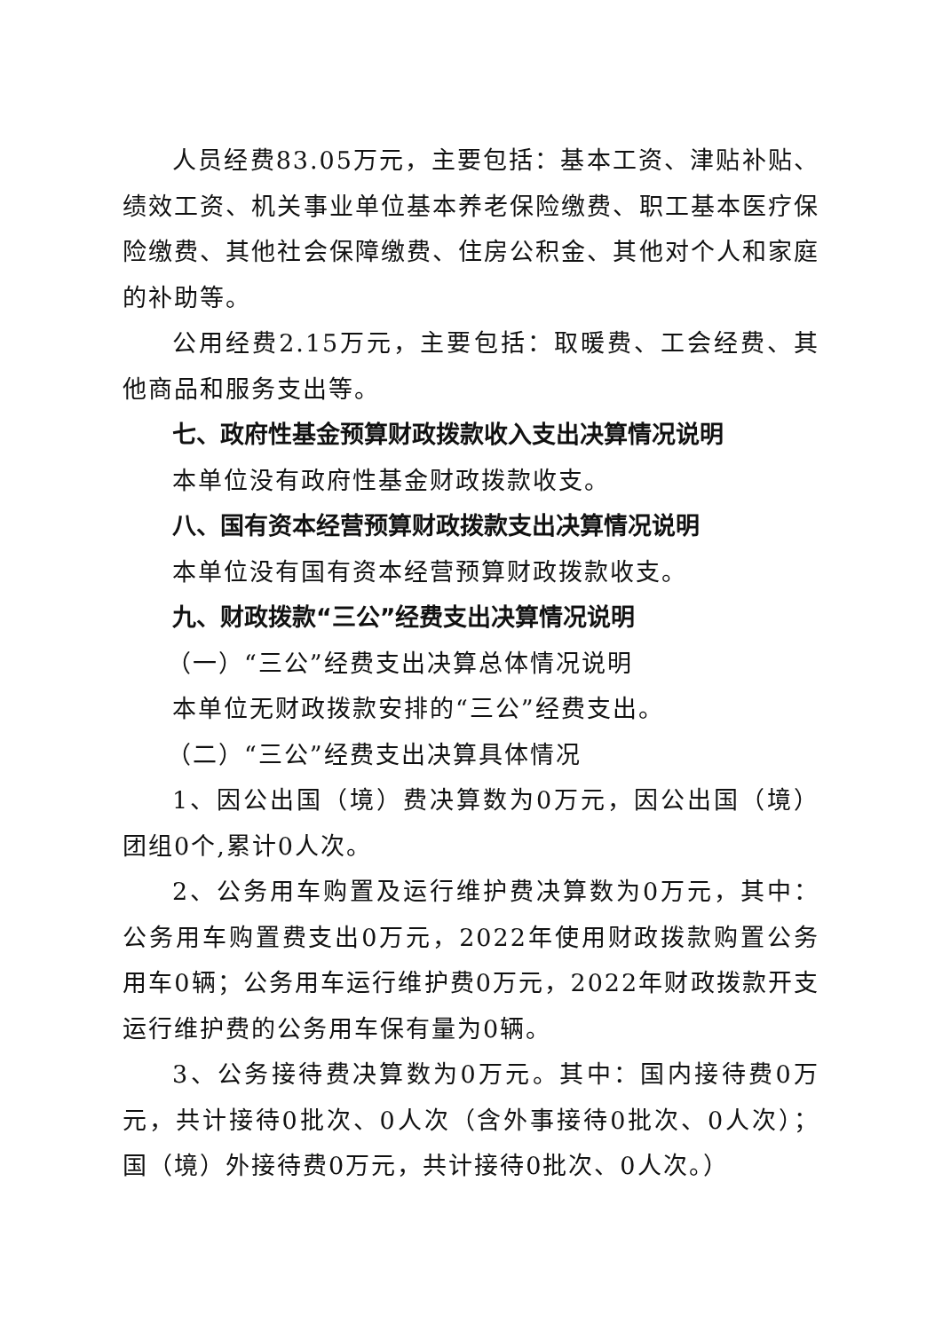人员经费83.05万元，主要包括：基本工资、津贴补贴、绩效工资、机关事业单位基本养老保险缴费、职工基本医疗保险缴费、其他社会保障缴费、住房公积金、其他对个人和家庭的补助等。
公用经费2.15万元，主要包括：取暖费、工会经费、其他商品和服务支出等。
七、政府性基金预算财政拨款收入支出决算情况说明
本单位没有政府性基金财政拨款收支。
八、国有资本经营预算财政拨款支出决算情况说明
本单位没有国有资本经营预算财政拨款收支。
九、财政拨款“三公”经费支出决算情况说明
（一）“三公”经费支出决算总体情况说明
本单位无财政拨款安排的“三公”经费支出。
（二）“三公”经费支出决算具体情况
1、因公出国（境）费决算数为0万元，因公出国（境）团组0个,累计0人次。
2、公务用车购置及运行维护费决算数为0万元，其中：公务用车购置费支出0万元，2022年使用财政拨款购置公务用车0辆；公务用车运行维护费0万元，2022年财政拨款开支运行维护费的公务用车保有量为0辆。
3、公务接待费决算数为0万元。其中：国内接待费0万元，共计接待0批次、0人次（含外事接待0批次、0人次）；国（境）外接待费0万元，共计接待0批次、0人次。）